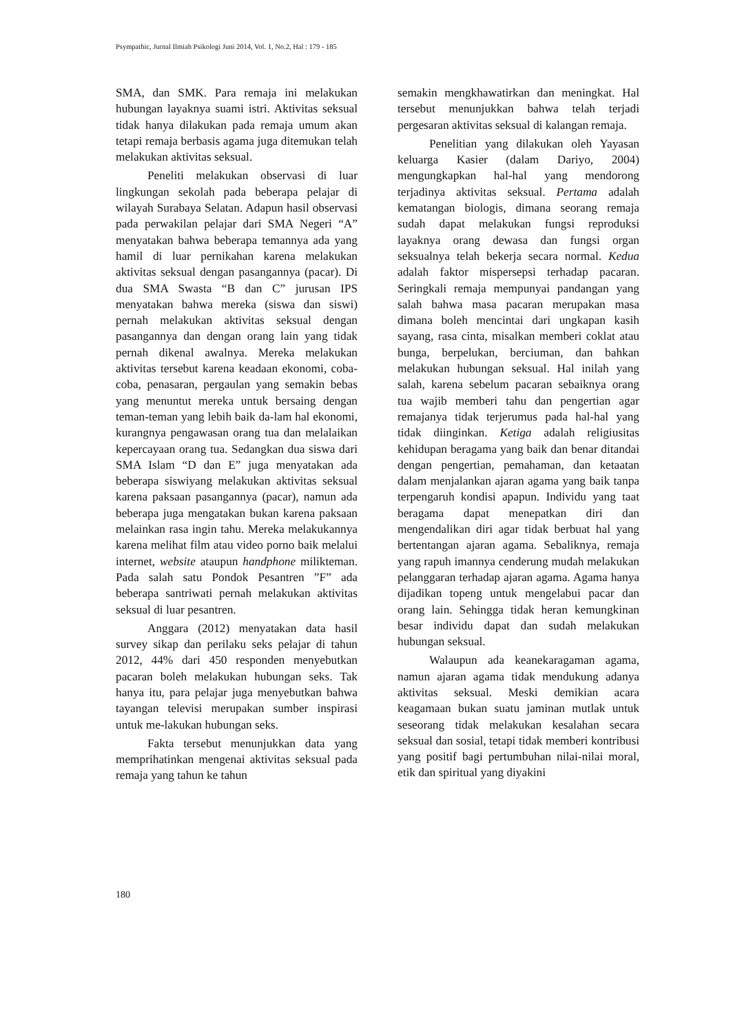Psympathic, Jurnal Ilmiah Psikologi Juni 2014, Vol. 1, No.2, Hal : 179 - 185
SMA, dan SMK. Para remaja ini melakukan hubungan layaknya suami istri. Aktivitas seksual tidak hanya dilakukan pada remaja umum akan tetapi remaja berbasis agama juga ditemukan telah melakukan aktivitas seksual.
Peneliti melakukan observasi di luar lingkungan sekolah pada beberapa pelajar di wilayah Surabaya Selatan. Adapun hasil observasi pada perwakilan pelajar dari SMA Negeri “A” menyatakan bahwa beberapa temannya ada yang hamil di luar pernikahan karena melakukan aktivitas seksual dengan pasangannya (pacar). Di dua SMA Swasta “B dan C” jurusan IPS menyatakan bahwa mereka (siswa dan siswi) pernah melakukan aktivitas seksual dengan pasangannya dan dengan orang lain yang tidak pernah dikenal awalnya. Mereka melakukan aktivitas tersebut karena keadaan ekonomi, coba-coba, penasaran, pergaulan yang semakin bebas yang menuntut mereka untuk bersaing dengan teman-teman yang lebih baik da-lam hal ekonomi, kurangnya pengawasan orang tua dan melalaikan kepercayaan orang tua. Sedangkan dua siswa dari SMA Islam “D dan E” juga menyatakan ada beberapa siswiyang melakukan aktivitas seksual karena paksaan pasangannya (pacar), namun ada beberapa juga mengatakan bukan karena paksaan melainkan rasa ingin tahu. Mereka melakukannya karena melihat film atau video porno baik melalui internet, website ataupun handphone milikteman. Pada salah satu Pondok Pesantren ”F” ada beberapa santriwati pernah melakukan aktivitas seksual di luar pesantren.
Anggara (2012) menyatakan data hasil survey sikap dan perilaku seks pelajar di tahun 2012, 44% dari 450 responden menyebutkan pacaran boleh melakukan hubungan seks. Tak hanya itu, para pelajar juga menyebutkan bahwa tayangan televisi merupakan sumber inspirasi untuk me-lakukan hubungan seks.
Fakta tersebut menunjukkan data yang memprihatinkan mengenai aktivitas seksual pada remaja yang tahun ke tahun
semakin mengkhawatirkan dan meningkat. Hal tersebut menunjukkan bahwa telah terjadi pergesaran aktivitas seksual di kalangan remaja.
Penelitian yang dilakukan oleh Yayasan keluarga Kasier (dalam Dariyo, 2004) mengungkapkan hal-hal yang mendorong terjadinya aktivitas seksual. Pertama adalah kematangan biologis, dimana seorang remaja sudah dapat melakukan fungsi reproduksi layaknya orang dewasa dan fungsi organ seksualnya telah bekerja secara normal. Kedua adalah faktor mispersepsi terhadap pacaran. Seringkali remaja mempunyai pandangan yang salah bahwa masa pacaran merupakan masa dimana boleh mencintai dari ungkapan kasih sayang, rasa cinta, misalkan memberi coklat atau bunga, berpelukan, berciuman, dan bahkan melakukan hubungan seksual. Hal inilah yang salah, karena sebelum pacaran sebaiknya orang tua wajib memberi tahu dan pengertian agar remajanya tidak terjerumus pada hal-hal yang tidak diinginkan. Ketiga adalah religiusitas kehidupan beragama yang baik dan benar ditandai dengan pengertian, pemahaman, dan ketaatan dalam menjalankan ajaran agama yang baik tanpa terpengaruh kondisi apapun. Individu yang taat beragama dapat menepatkan diri dan mengendalikan diri agar tidak berbuat hal yang bertentangan ajaran agama. Sebaliknya, remaja yang rapuh imannya cenderung mudah melakukan pelanggaran terhadap ajaran agama. Agama hanya dijadikan topeng untuk mengelabui pacar dan orang lain. Sehingga tidak heran kemungkinan besar individu dapat dan sudah melakukan hubungan seksual.
Walaupun ada keanekaragaman agama, namun ajaran agama tidak mendukung adanya aktivitas seksual. Meski demikian acara keagamaan bukan suatu jaminan mutlak untuk seseorang tidak melakukan kesalahan secara seksual dan sosial, tetapi tidak memberi kontribusi yang positif bagi pertumbuhan nilai-nilai moral, etik dan spiritual yang diyakini
180